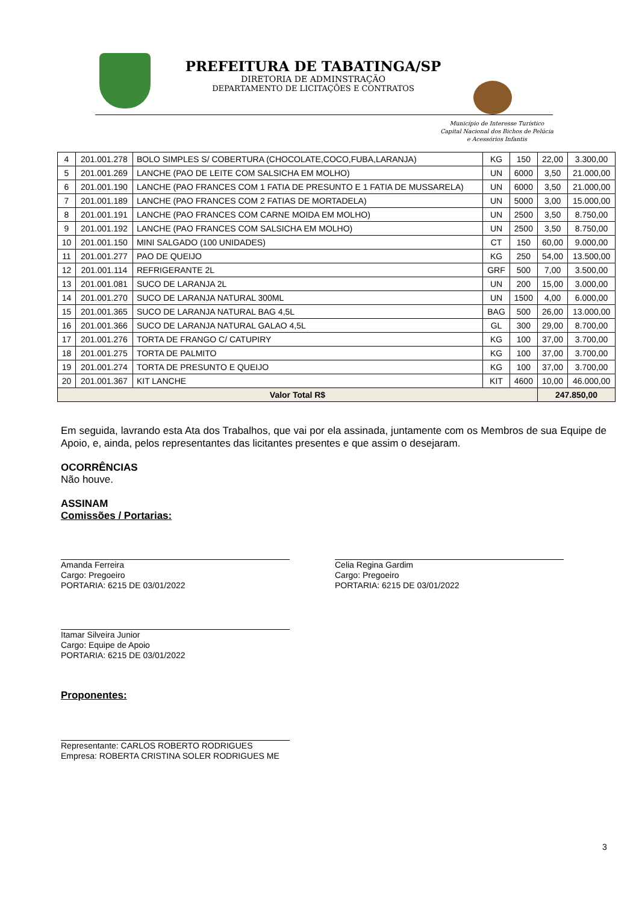PREFEITURA DE TABATINGA/SP
DIRETORIA DE ADMINSTRAÇÃO
DEPARTAMENTO DE LICITAÇÕES E CONTRATOS
Município de Interesse Turístico
Capital Nacional dos Bichos de Pelúcia
e Acessórios Infantis
| 4 | 201.001.278 | BOLO SIMPLES S/ COBERTURA (CHOCOLATE,COCO,FUBA,LARANJA) | KG | 150 | 22,00 | 3.300,00 |
| 5 | 201.001.269 | LANCHE (PAO DE LEITE COM SALSICHA EM MOLHO) | UN | 6000 | 3,50 | 21.000,00 |
| 6 | 201.001.190 | LANCHE (PAO FRANCES COM 1 FATIA DE PRESUNTO E 1 FATIA DE MUSSARELA) | UN | 6000 | 3,50 | 21.000,00 |
| 7 | 201.001.189 | LANCHE (PAO FRANCES COM 2 FATIAS DE MORTADELA) | UN | 5000 | 3,00 | 15.000,00 |
| 8 | 201.001.191 | LANCHE (PAO FRANCES COM CARNE MOIDA EM MOLHO) | UN | 2500 | 3,50 | 8.750,00 |
| 9 | 201.001.192 | LANCHE (PAO FRANCES COM SALSICHA EM MOLHO) | UN | 2500 | 3,50 | 8.750,00 |
| 10 | 201.001.150 | MINI SALGADO (100 UNIDADES) | CT | 150 | 60,00 | 9.000,00 |
| 11 | 201.001.277 | PAO DE QUEIJO | KG | 250 | 54,00 | 13.500,00 |
| 12 | 201.001.114 | REFRIGERANTE 2L | GRF | 500 | 7,00 | 3.500,00 |
| 13 | 201.001.081 | SUCO DE LARANJA 2L | UN | 200 | 15,00 | 3.000,00 |
| 14 | 201.001.270 | SUCO DE LARANJA NATURAL 300ML | UN | 1500 | 4,00 | 6.000,00 |
| 15 | 201.001.365 | SUCO DE LARANJA NATURAL BAG 4,5L | BAG | 500 | 26,00 | 13.000,00 |
| 16 | 201.001.366 | SUCO DE LARANJA NATURAL GALAO 4,5L | GL | 300 | 29,00 | 8.700,00 |
| 17 | 201.001.276 | TORTA DE FRANGO C/ CATUPIRY | KG | 100 | 37,00 | 3.700,00 |
| 18 | 201.001.275 | TORTA DE PALMITO | KG | 100 | 37,00 | 3.700,00 |
| 19 | 201.001.274 | TORTA DE PRESUNTO E QUEIJO | KG | 100 | 37,00 | 3.700,00 |
| 20 | 201.001.367 | KIT LANCHE | KIT | 4600 | 10,00 | 46.000,00 |
| Valor Total R$ | | | | | 247.850,00 | |
Em seguida, lavrando esta Ata dos Trabalhos, que vai por ela assinada, juntamente com os Membros de sua Equipe de Apoio, e, ainda, pelos representantes das licitantes presentes e que assim o desejaram.
OCORRÊNCIAS
Não houve.
ASSINAM
Comissões / Portarias:
Amanda Ferreira
Cargo: Pregoeiro
PORTARIA: 6215 DE 03/01/2022
Celia Regina Gardim
Cargo: Pregoeiro
PORTARIA: 6215 DE 03/01/2022
Itamar Silveira Junior
Cargo: Equipe de Apoio
PORTARIA: 6215 DE 03/01/2022
Proponentes:
Representante: CARLOS ROBERTO RODRIGUES
Empresa: ROBERTA CRISTINA SOLER RODRIGUES ME
3